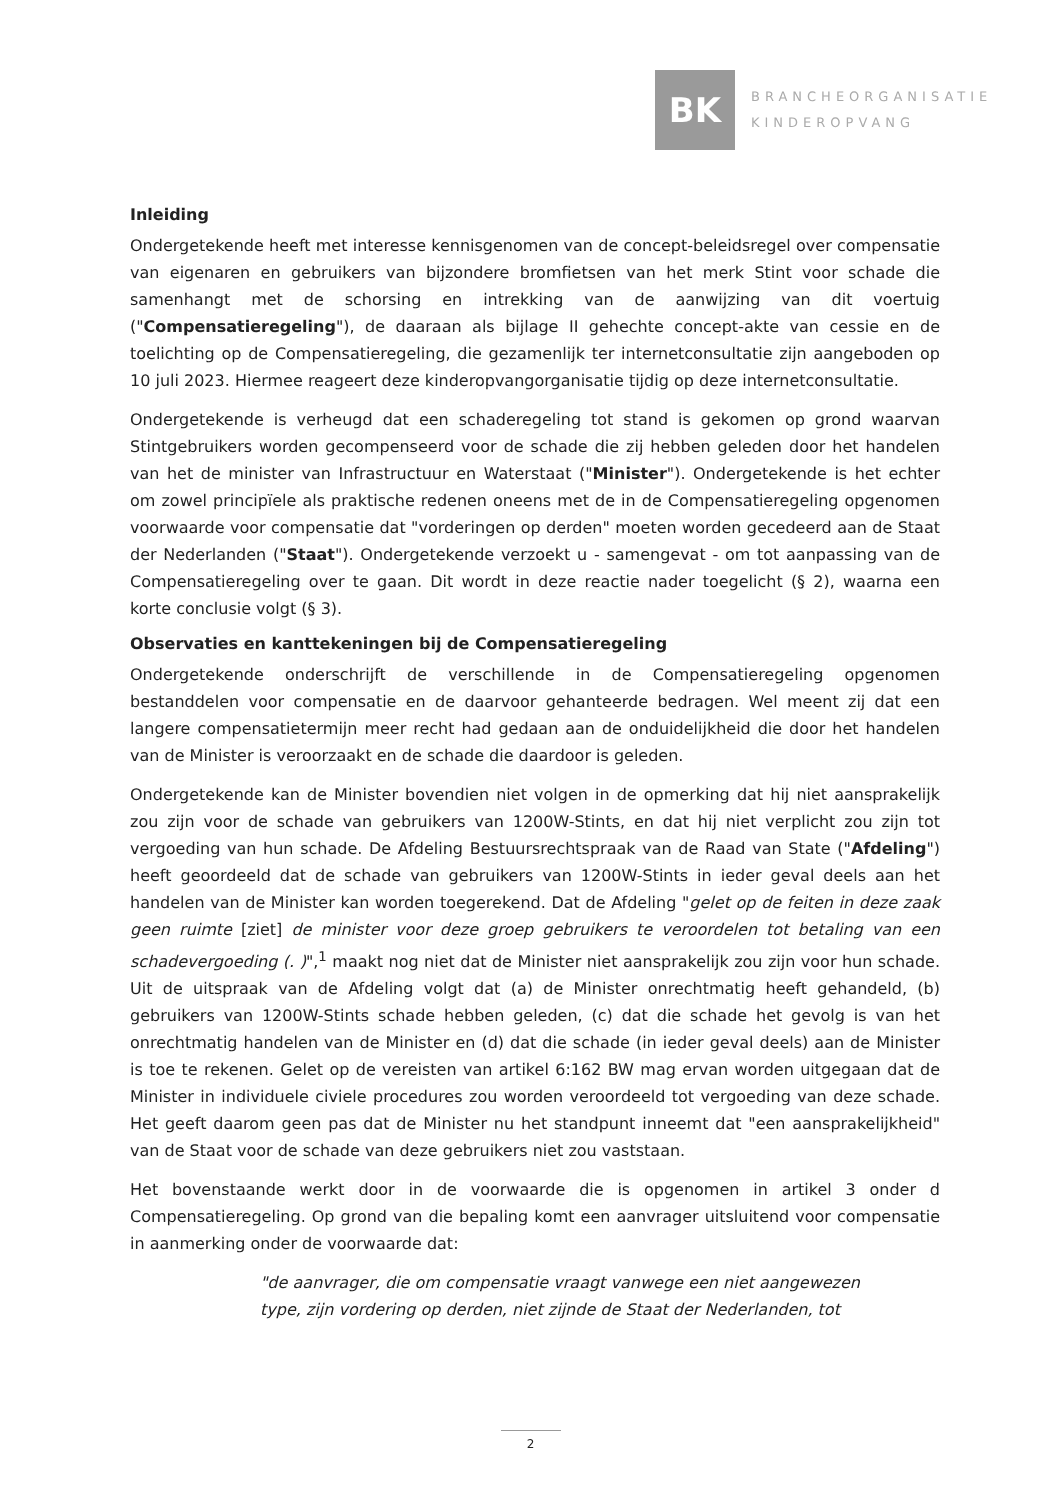BK
BRANCHEORGANISATIE
KINDEROPVANG
Inleiding
Ondergetekende heeft met interesse kennisgenomen van de concept-beleidsregel over compensatie van eigenaren en gebruikers van bijzondere bromfietsen van het merk Stint voor schade die samenhangt met de schorsing en intrekking van de aanwijzing van dit voertuig ("Compensatieregeling"), de daaraan als bijlage II gehechte concept-akte van cessie en de toelichting op de Compensatieregeling, die gezamenlijk ter internetconsultatie zijn aangeboden op 10 juli 2023. Hiermee reageert deze kinderopvangorganisatie tijdig op deze internetconsultatie.
Ondergetekende is verheugd dat een schaderegeling tot stand is gekomen op grond waarvan Stintgebruikers worden gecompenseerd voor de schade die zij hebben geleden door het handelen van het de minister van Infrastructuur en Waterstaat ("Minister"). Ondergetekende is het echter om zowel principïele als praktische redenen oneens met de in de Compensatieregeling opgenomen voorwaarde voor compensatie dat "vorderingen op derden" moeten worden gecedeerd aan de Staat der Nederlanden ("Staat"). Ondergetekende verzoekt u - samengevat - om tot aanpassing van de Compensatieregeling over te gaan. Dit wordt in deze reactie nader toegelicht (§ 2), waarna een korte conclusie volgt (§ 3).
Observaties en kanttekeningen bij de Compensatieregeling
Ondergetekende onderschrijft de verschillende in de Compensatieregeling opgenomen bestanddelen voor compensatie en de daarvoor gehanteerde bedragen. Wel meent zij dat een langere compensatietermijn meer recht had gedaan aan de onduidelijkheid die door het handelen van de Minister is veroorzaakt en de schade die daardoor is geleden.
Ondergetekende kan de Minister bovendien niet volgen in de opmerking dat hij niet aansprakelijk zou zijn voor de schade van gebruikers van 1200W-Stints, en dat hij niet verplicht zou zijn tot vergoeding van hun schade. De Afdeling Bestuursrechtspraak van de Raad van State ("Afdeling") heeft geoordeeld dat de schade van gebruikers van 1200W-Stints in ieder geval deels aan het handelen van de Minister kan worden toegerekend. Dat de Afdeling "gelet op de feiten in deze zaak geen ruimte [ziet] de minister voor deze groep gebruikers te veroordelen tot betaling van een schadevergoeding (. )",<sup>1</sup> maakt nog niet dat de Minister niet aansprakelijk zou zijn voor hun schade. Uit de uitspraak van de Afdeling volgt dat (a) de Minister onrechtmatig heeft gehandeld, (b) gebruikers van 1200W-Stints schade hebben geleden, (c) dat die schade het gevolg is van het onrechtmatig handelen van de Minister en (d) dat die schade (in ieder geval deels) aan de Minister is toe te rekenen. Gelet op de vereisten van artikel 6:162 BW mag ervan worden uitgegaan dat de Minister in individuele civiele procedures zou worden veroordeeld tot vergoeding van deze schade. Het geeft daarom geen pas dat de Minister nu het standpunt inneemt dat "een aansprakelijkheid" van de Staat voor de schade van deze gebruikers niet zou vaststaan.
Het bovenstaande werkt door in de voorwaarde die is opgenomen in artikel 3 onder d Compensatieregeling. Op grond van die bepaling komt een aanvrager uitsluitend voor compensatie in aanmerking onder de voorwaarde dat:
"de aanvrager, die om compensatie vraagt vanwege een niet aangewezen type, zijn vordering op derden, niet zijnde de Staat der Nederlanden, tot
2